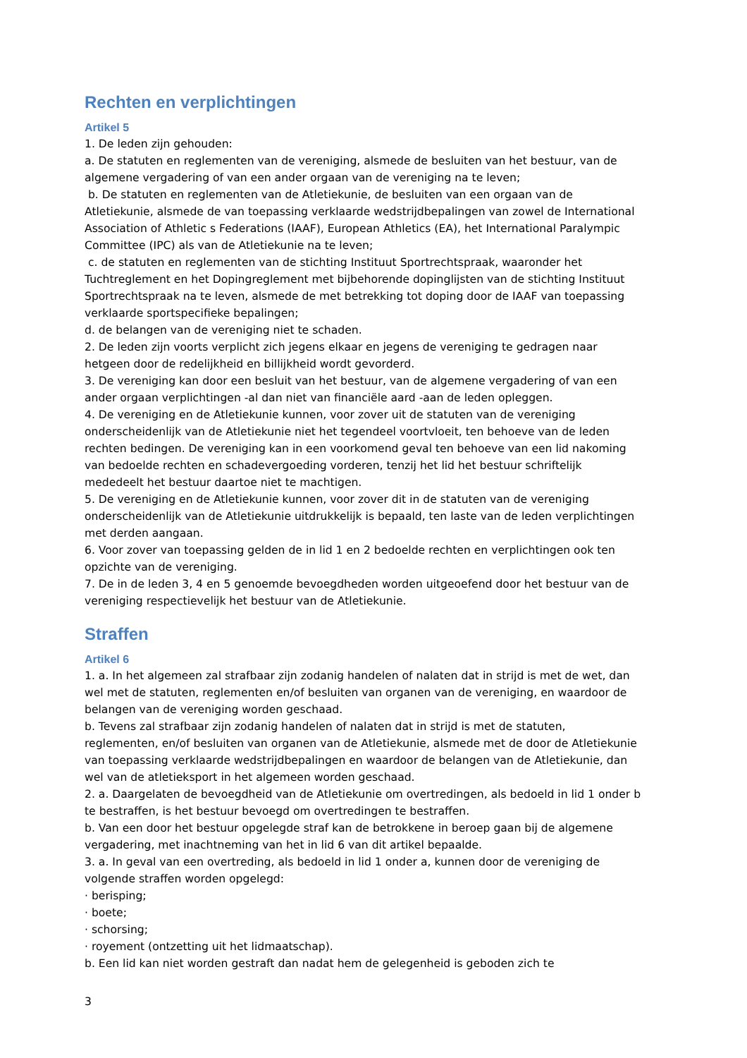Rechten en verplichtingen
Artikel 5
1. De leden zijn gehouden:
a. De statuten en reglementen van de vereniging, alsmede de besluiten van het bestuur, van de algemene vergadering of van een ander orgaan van de vereniging na te leven;
b. De statuten en reglementen van de Atletiekunie, de besluiten van een orgaan van de Atletiekunie, alsmede de van toepassing verklaarde wedstrijdbepalingen van zowel de International Association of Athletic s Federations (IAAF), European Athletics (EA), het International Paralympic Committee (IPC) als van de Atletiekunie na te leven;
c. de statuten en reglementen van de stichting Instituut Sportrechtspraak, waaronder het Tuchtreglement en het Dopingreglement met bijbehorende dopinglijsten van de stichting Instituut Sportrechtspraak na te leven, alsmede de met betrekking tot doping door de IAAF van toepassing verklaarde sportspecifieke bepalingen;
d. de belangen van de vereniging niet te schaden.
2. De leden zijn voorts verplicht zich jegens elkaar en jegens de vereniging te gedragen naar hetgeen door de redelijkheid en billijkheid wordt gevorderd.
3. De vereniging kan door een besluit van het bestuur, van de algemene vergadering of van een ander orgaan verplichtingen -al dan niet van financiële aard -aan de leden opleggen.
4. De vereniging en de Atletiekunie kunnen, voor zover uit de statuten van de vereniging onderscheidenlijk van de Atletiekunie niet het tegendeel voortvloeit, ten behoeve van de leden rechten bedingen. De vereniging kan in een voorkomend geval ten behoeve van een lid nakoming van bedoelde rechten en schadevergoeding vorderen, tenzij het lid het bestuur schriftelijk mededeelt het bestuur daartoe niet te machtigen.
5. De vereniging en de Atletiekunie kunnen, voor zover dit in de statuten van de vereniging onderscheidenlijk van de Atletiekunie uitdrukkelijk is bepaald, ten laste van de leden verplichtingen met derden aangaan.
6. Voor zover van toepassing gelden de in lid 1 en 2 bedoelde rechten en verplichtingen ook ten opzichte van de vereniging.
7. De in de leden 3, 4 en 5 genoemde bevoegdheden worden uitgeoefend door het bestuur van de vereniging respectievelijk het bestuur van de Atletiekunie.
Straffen
Artikel 6
1. a. In het algemeen zal strafbaar zijn zodanig handelen of nalaten dat in strijd is met de wet, dan wel met de statuten, reglementen en/of besluiten van organen van de vereniging, en waardoor de belangen van de vereniging worden geschaad.
b. Tevens zal strafbaar zijn zodanig handelen of nalaten dat in strijd is met de statuten, reglementen, en/of besluiten van organen van de Atletiekunie, alsmede met de door de Atletiekunie van toepassing verklaarde wedstrijdbepalingen en waardoor de belangen van de Atletiekunie, dan wel van de atletieksport in het algemeen worden geschaad.
2. a. Daargelaten de bevoegdheid van de Atletiekunie om overtredingen, als bedoeld in lid 1 onder b te bestraffen, is het bestuur bevoegd om overtredingen te bestraffen.
b. Van een door het bestuur opgelegde straf kan de betrokkene in beroep gaan bij de algemene vergadering, met inachtneming van het in lid 6 van dit artikel bepaalde.
3. a. In geval van een overtreding, als bedoeld in lid 1 onder a, kunnen door de vereniging de volgende straffen worden opgelegd:
· berisping;
· boete;
· schorsing;
· royement (ontzetting uit het lidmaatschap).
b. Een lid kan niet worden gestraft dan nadat hem de gelegenheid is geboden zich te
3